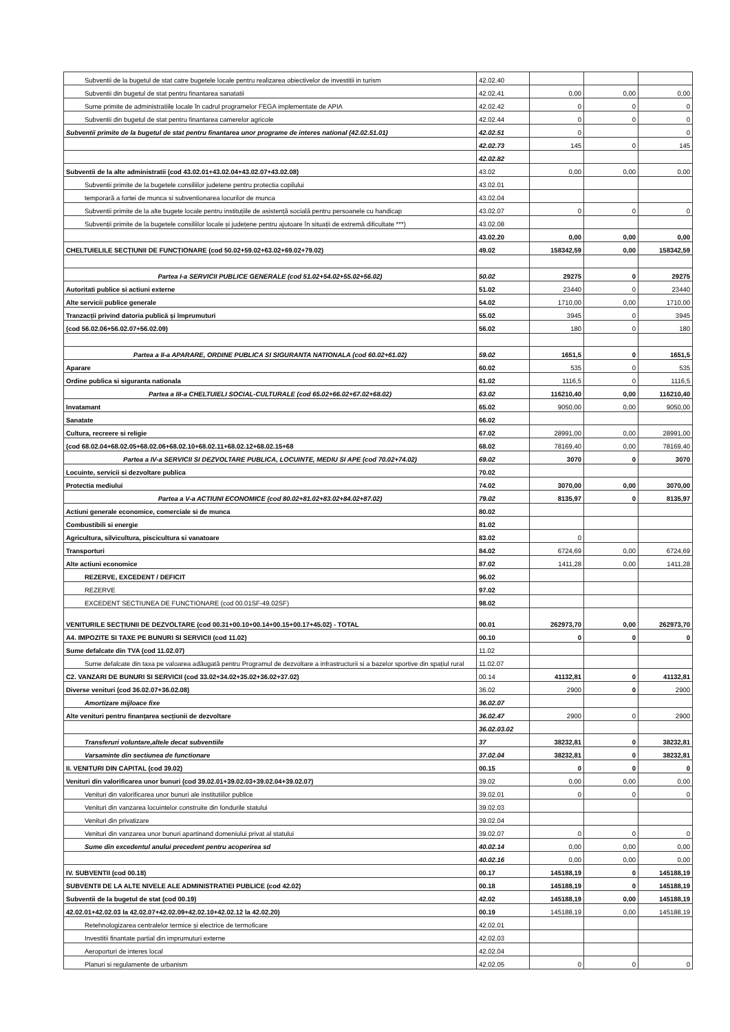| Subventii de la bugetul de stat catre bugetele locale pentru realizarea obiectivelor de investitii in turism | 42.02.40 | | | |
| Subventii din bugetul de stat pentru finantarea sanatatii | 42.02.41 | 0,00 | 0,00 | 0,00 |
| Sume primite de administratiile locale în cadrul programelor FEGA implementate de APIA | 42.02.42 | 0 | 0 | 0 |
| Subventii din bugetul de stat pentru finantarea camerelor agricole | 42.02.44 | 0 | 0 | 0 |
| Subventii primite de la bugetul de stat pentru finantarea unor programe de interes national (42.02.51.01) | 42.02.51 | 0 | | 0 |
| | 42.02.73 | 145 | 0 | 145 |
| | 42.02.82 | | | |
| Subventii de la alte administratii (cod 43.02.01+43.02.04+43.02.07+43.02.08) | 43.02 | 0,00 | 0,00 | 0,00 |
| Subventii primite de la bugetele consiliilor judetene pentru protectia copilului | 43.02.01 | | | |
| temporară a fortei de munca si subventionarea locurilor de munca | 43.02.04 | | | |
| Subventii primite de la alte bugete locale pentru instituțiile de asistență socială pentru persoanele cu handicap | 43.02.07 | 0 | 0 | 0 |
| Subvenții primite de la bugetele consiliilor locale și județene pentru ajutoare în situații de extremă dificultate ***) | 43.02.08 | | | |
| | 43.02.20 | 0,00 | 0,00 | 0,00 |
| CHELTUIELILE SECȚIUNII DE FUNCȚIONARE (cod 50.02+59.02+63.02+69.02+79.02) | 49.02 | 158342,59 | 0,00 | 158342,59 |
| Partea I-a SERVICII PUBLICE GENERALE (cod 51.02+54.02+55.02+56.02) | 50.02 | 29275 | 0 | 29275 |
| Autoritati publice si actiuni externe | 51.02 | 23440 | 0 | 23440 |
| Alte servicii publice generale | 54.02 | 1710,00 | 0,00 | 1710,00 |
| Tranzacții privind datoria publică și împrumuturi | 55.02 | 3945 | 0 | 3945 |
| (cod 56.02.06+56.02.07+56.02.09) | 56.02 | 180 | 0 | 180 |
| Partea a II-a APARARE, ORDINE PUBLICA SI SIGURANTA NATIONALA (cod 60.02+61.02) | 59.02 | 1651,5 | 0 | 1651,5 |
| Aparare | 60.02 | 535 | 0 | 535 |
| Ordine publica si siguranta nationala | 61.02 | 1116,5 | 0 | 1116,5 |
| Partea a III-a CHELTUIELI SOCIAL-CULTURALE (cod 65.02+66.02+67.02+68.02) | 63.02 | 116210,40 | 0,00 | 116210,40 |
| Invatamant | 65.02 | 9050,00 | 0,00 | 9050,00 |
| Sanatate | 66.02 | | | |
| Cultura, recreere si religie | 67.02 | 28991,00 | 0,00 | 28991,00 |
| (cod 68.02.04+68.02.05+68.02.06+68.02.10+68.02.11+68.02.12+68.02.15+68 | 68.02 | 78169,40 | 0,00 | 78169,40 |
| Partea a IV-a SERVICII SI DEZVOLTARE PUBLICA, LOCUINTE, MEDIU SI APE (cod 70.02+74.02) | 69.02 | 3070 | 0 | 3070 |
| Locuinte, servicii si dezvoltare publica | 70.02 | | | |
| Protectia mediului | 74.02 | 3070,00 | 0,00 | 3070,00 |
| Partea a V-a ACTIUNI ECONOMICE (cod 80.02+81.02+83.02+84.02+87.02) | 79.02 | 8135,97 | 0 | 8135,97 |
| Actiuni generale economice, comerciale si de munca | 80.02 | | | |
| Combustibili si energie | 81.02 | | | |
| Agricultura, silvicultura, piscicultura si vanatoare | 83.02 | 0 | | |
| Transporturi | 84.02 | 6724,69 | 0,00 | 6724,69 |
| Alte actiuni economice | 87.02 | 1411,28 | 0,00 | 1411,28 |
| REZERVE, EXCEDENT / DEFICIT | 96.02 | | | |
| REZERVE | 97.02 | | | |
| EXCEDENT SECTIUNEA DE FUNCTIONARE (cod 00.01SF-49.02SF) | 98.02 | | | |
| VENITURILE SECȚIUNII DE DEZVOLTARE (cod 00.31+00.10+00.14+00.15+00.17+45.02) - TOTAL | 00.01 | 262973,70 | 0,00 | 262973,70 |
| A4. IMPOZITE SI TAXE PE BUNURI SI SERVICII (cod 11.02) | 00.10 | 0 | 0 | 0 |
| Sume defalcate din TVA (cod 11.02.07) | 11.02 | | | |
| Sume defalcate din taxa pe valoarea adăugată pentru Programul de dezvoltare a infrastructurii si a bazelor sportive din spațiul rural | 11.02.07 | | | |
| C2. VANZARI DE BUNURI SI SERVICII (cod 33.02+34.02+35.02+36.02+37.02) | 00.14 | 41132,81 | 0 | 41132,81 |
| Diverse venituri (cod 36.02.07+36.02.08) | 36.02 | 2900 | 0 | 2900 |
| Amortizare mijloace fixe | 36.02.07 | | | |
| Alte venituri pentru finanțarea secțiunii de dezvoltare | 36.02.47 | 2900 | 0 | 2900 |
| | 36.02.03.02 | | | |
| Transferuri voluntare,altele decat subventiile | 37 | 38232,81 | 0 | 38232,81 |
| Varsaminte din sectiunea de functionare | 37.02.04 | 38232,81 | 0 | 38232,81 |
| II. VENITURI DIN CAPITAL (cod 39.02) | 00.15 | 0 | 0 | 0 |
| Venituri din valorificarea unor bunuri (cod 39.02.01+39.02.03+39.02.04+39.02.07) | 39.02 | 0,00 | 0,00 | 0,00 |
| Venituri din valorificarea unor bunuri ale institutiilor publice | 39.02.01 | 0 | 0 | 0 |
| Venituri din vanzarea locuintelor construite din fondurile statului | 39.02.03 | | | |
| Venituri din privatizare | 39.02.04 | | | |
| Venituri din vanzarea unor bunuri apartinand domeniului privat al statului | 39.02.07 | 0 | 0 | 0 |
| Sume din excedentul anului precedent pentru acoperirea sd | 40.02.14 | 0,00 | 0,00 | 0,00 |
| | 40.02.16 | 0,00 | 0,00 | 0,00 |
| IV. SUBVENTII (cod 00.18) | 00.17 | 145188,19 | 0 | 145188,19 |
| SUBVENTII DE LA ALTE NIVELE ALE ADMINISTRATIEI PUBLICE (cod 42.02) | 00.18 | 145188,19 | 0 | 145188,19 |
| Subventii de la bugetul de stat (cod 00.19) | 42.02 | 145188,19 | 0,00 | 145188,19 |
| 42.02.01+42.02.03 la 42.02.07+42.02.09+42.02.10+42.02.12 la 42.02.20) | 00.19 | 145188,19 | 0,00 | 145188,19 |
| Retehnologizarea centralelor termice și electrice de termoficare | 42.02.01 | | | |
| Investitii finantate partial din imprumuturi externe | 42.02.03 | | | |
| Aeroporturi de interes local | 42.02.04 | | | |
| Planuri si regulamente de urbanism | 42.02.05 | 0 | 0 | 0 |